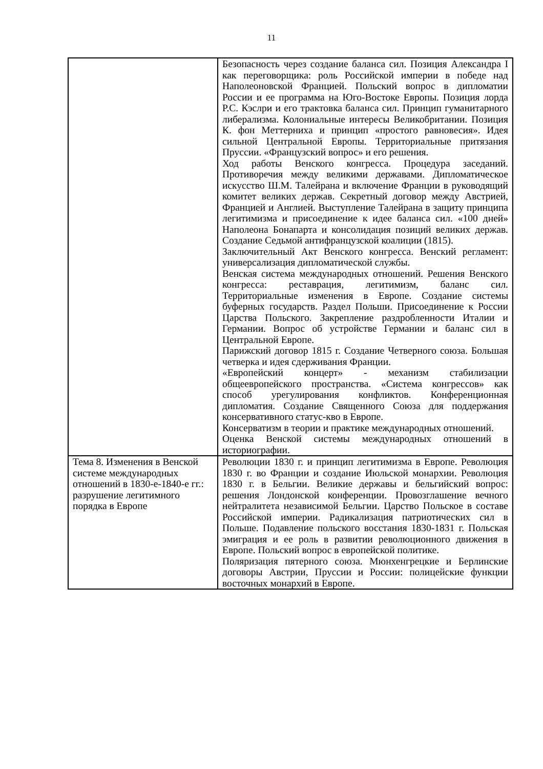11
| | Безопасность через создание баланса сил. Позиция Александра I как переговорщика: роль Российской империи в победе над Наполеоновской Францией. Польский вопрос в дипломатии России и ее программа на Юго-Востоке Европы. Позиция лорда Р.С. Кэслри и его трактовка баланса сил. Принцип гуманитарного либерализма. Колониальные интересы Великобритании. Позиция К. фон Меттерниха и принцип «простого равновесия». Идея сильной Центральной Европы. Территориальные притязания Пруссии. «Французский вопрос» и его решения. Ход работы Венского конгресса. Процедура заседаний. Противоречия между великими державами. Дипломатическое искусство Ш.М. Талейрана и включение Франции в руководящий комитет великих держав. Секретный договор между Австрией, Францией и Англией. Выступление Талейрана в защиту принципа легитимизма и присоединение к идее баланса сил. «100 дней» Наполеона Бонапарта и консолидация позиций великих держав. Создание Седьмой антифранцузской коалиции (1815). Заключительный Акт Венского конгресса. Венский регламент: универсализация дипломатической службы. Венская система международных отношений. Решения Венского конгресса: реставрация, легитимизм, баланс сил. Территориальные изменения в Европе. Создание системы буферных государств. Раздел Польши. Присоединение к России Царства Польского. Закрепление раздробленности Италии и Германии. Вопрос об устройстве Германии и баланс сил в Центральной Европе. Парижский договор 1815 г. Создание Четверного союза. Большая четверка и идея сдерживания Франции. «Европейский концерт» - механизм стабилизации общеевропейского пространства. «Система конгрессов» как способ урегулирования конфликтов. Конференционная дипломатия. Создание Священного Союза для поддержания консервативного статус-кво в Европе. Консерватизм в теории и практике международных отношений. Оценка Венской системы международных отношений в историографии. |
| Тема 8. Изменения в Венской системе международных отношений в 1830-е-1840-е гг.: разрушение легитимного порядка в Европе | Революции 1830 г. и принцип легитимизма в Европе. Революция 1830 г. во Франции и создание Июльской монархии. Революция 1830 г. в Бельгии. Великие державы и бельгийский вопрос: решения Лондонской конференции. Провозглашение вечного нейтралитета независимой Бельгии. Царство Польское в составе Российской империи. Радикализация патриотических сил в Польше. Подавление польского восстания 1830-1831 г. Польская эмиграция и ее роль в развитии революционного движения в Европе. Польский вопрос в европейской политике. Поляризация пятерного союза. Мюнхенгрецкие и Берлинские договоры Австрии, Пруссии и России: полицейские функции восточных монархий в Европе. |